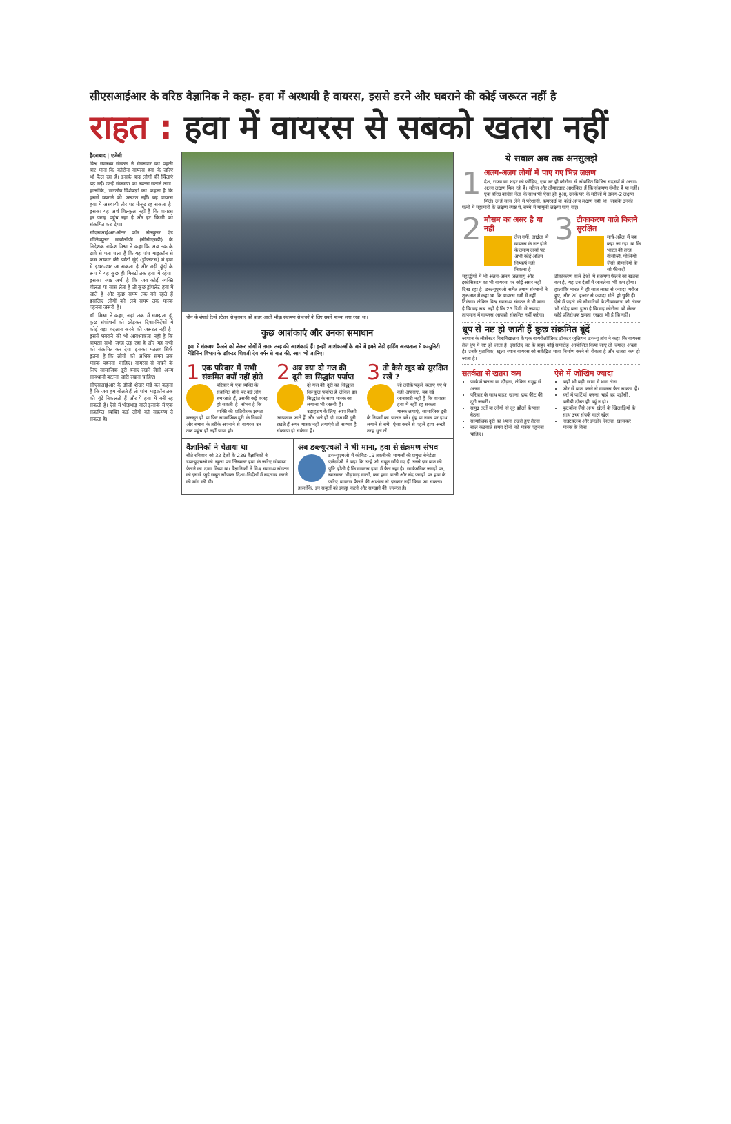सीएसआईआर के वरिष्ठ वैज्ञानिक ने कहा- हवा में अस्थायी है वायरस, इससे डरने और घबराने की कोई जरूरत नहीं है
राहत : हवा में वायरस से सबको खतरा नहीं
हैदराबाद | एजेंसी
विश्व स्वास्थ्य संगठन ने मंगलवार को पहली बार माना कि कोरोना वायरस हवा के जरिए भी फैल रहा है। इसके बाद लोगों की चिंताएं बढ़ गईं। उन्हें संक्रमण का खतरा सताने लगा। हालांकि, भारतीय विशेषज्ञों का कहना है कि इससे घबराने की जरूरत नहीं। यह वायरस हवा में अस्थायी तौर पर मौजूद रह सकता है। इसका यह अर्थ बिल्कुल नहीं है कि वायरस हर जगह पहुंच रहा है और हर किसी को संक्रमित कर देगा।
सीएसआईआर-सेंटर फॉर सेल्युलर एंड मॉलिक्यूलर बायोलॉजी (सीसीएमबी) के निदेशक राकेश मिश्रा ने कहा कि अब तक के दावे से पता चला है कि यह पांच माइक्रॉन से कम आकार की छोटी बूंदें (ड्रॉप्लेटस) में हवा में इधर-उधर जा सकता है और बड़ी बूंदों के रूप में यह कुछ ही मिनटों तक हवा में रहेगा। इसका स्पष्ट अर्थ है कि जब कोई व्यक्ति बोलता या सांस लेता है तो कुछ ड्रॉपलेट हवा में जाते हैं और कुछ समय तक बने रहते हैं इसलिए लोगों को लंबे समय तक मास्क पहनना जरूरी है।
डॉ. मिश्रा ने कहा, जहां तक मैं समझता हूं, कुछ संशोधनों को छोड़कर दिशा-निर्देशों में कोई बड़ा बदलाव करने की जरूरत नहीं है। इससे घबराने की भी आवश्यकता नहीं है कि वायरस सभी जगह उड़ रहा है और यह सभी को संक्रमित कर देगा। इसका मतलब सिर्फ इतना है कि लोगों को अधिक समय तक मास्क पहनना चाहिए। वायरस से बचने के लिए सामाजिक दूरी बनाए रखने जैसी अन्य सावधानी बरतना जारी रखना चाहिए।
सीएसआईआर के डीजी शेखर मांडे का कहना है कि जब हम बोलते हैं तो पांच माइक्रॉन तक की बूंदें निकलती हैं और ये हवा में बनी रह सकती हैं। ऐसे में भीड़भाड़ वाले इलाके में एक संक्रमित व्यक्ति कई लोगों को संक्रमण दे सकता है।
चीन के शंघाई रेलवे स्टेशन से बुधवार को बाहर आती भीड़। संक्रमण से बचने के लिए सबने मास्क लगा रखा था।
कुछ आशंकाएं और उनका समाधान
हवा में संक्रमण फैलने को लेकर लोगों में तमाम तरह की आशंकाएं हैं। इन्हीं आशंकाओं के बारे में हमने लेडी हार्डिंग अस्पताल में कम्युनिटी मेडिसिन विभाग के डॉक्टर शिवजी देव बर्मन से बात की, आप भी जानिए।
1
एक परिवार में सभी संक्रमित क्यों नहीं होते
परिवार में एक व्यक्ति के संक्रमित होने पर कई लोग बच जाते हैं, उसकी कई वजह हो सकती है। संभव है कि व्यक्ति की प्रतिरोधक क्षमता मजबूत हो या फिर सामाजिक दूरी के नियमों और बचाव के तरीके अपनाने से वायरस उन तक पहुंच ही नहीं पाया हो।
2
अब क्या दो गज की दूरी का सिद्धांत पर्याप्त
दो गज की दूरी का सिद्धांत बिल्कुल पर्याप्त है लेकिन इस सिद्धांत के साथ मास्क का लगाना भी जरूरी है। उदाहरण के लिए आप किसी अस्पताल जाते हैं और भले ही दो गज की दूरी रखते हैं अगर मास्क नहीं लगाएंगे तो सम्भव है संक्रमण हो सकेगा है।
3
तो कैसे खुद को सुरक्षित रखें ?
जो तरीके पहले बताए गए थे वही अपनाएं, यह नई जानकारी नहीं है कि वायरस हवा में नहीं रह सकता। मास्क लगाएं, सामाजिक दूरी के नियमों का पालन करें। मुंह या नाक पर हाथ लगाने से बचें। ऐसा करने से पहले हाथ अच्छी तरह धुल लें।
वैज्ञानिकों ने चेताया था
बीते रविवार को 32 देशों के 239 वैज्ञानिकों ने डब्ल्यूएचओ को खुला पत्र लिखकर हवा के जरिए संक्रमण फैलने का दावा किया था। वैज्ञानिकों ने विश्व स्वास्थ्य संगठन को इससे जुड़े सबूत सौंपकर दिशा-निर्देशों में बदलाव करने की मांग की थी।
अब डब्ल्यूएचओ ने भी माना, हवा से संक्रमण संभव
डब्ल्यूएचओ में कोविड-19 तकनीकी मामलों की प्रमुख बेनेडेटा एलेग्रांजी ने कहा कि उन्हें जो सबूत सौंपे गए हैं उनसे इस बात की पुष्टि होती है कि वायरस हवा में फैल रहा है। सार्वजनिक जगहों पर, खासकर भीड़भाड़ वाली, कम हवा वाली और बंद जगहों पर हवा के जरिए वायरस फैलने की आशंका से इनकार नहीं किया जा सकता। हालांकि, इन सबूतों को इकट्ठा करने और समझने की जरूरत है।
ये सवाल अब तक अनसुलझे
1
अलग-अलग लोगों में पाए गए भिन्न लक्षण
देश, राज्य या शहर को छोड़िए, एक घर ही कोरोना से संक्रमित विभिन्न सदस्यों में अलग-अलग लक्षण मिल रहे हैं। मरीज और तीमारदार आशंकित हैं कि संक्रमण गंभीर है या नहीं। एक वरिष्ठ कांग्रेस नेता के साथ भी ऐसा ही हुआ, उनके घर के मरीजों में अलग-2 लक्षण मिले। उन्हें सांस लेने में परेशानी, कमरदर्द या कोई अन्य लक्षण नहीं था। जबकि उनकी पत्नी में महामारी के लक्षण स्पष्ट थे, बच्चे में मामूली लक्षण पाए गए।
2
मौसम का असर है या नहीं
तेज गर्मी, आर्द्रता में वायरस के नष्ट होने के तमाम दावों पर अभी कोई अंतिम निष्कर्ष नहीं निकला है। महाद्वीपों में भी अलग-अलग जलवायु और इकोसिस्टम का भी वायरस पर कोई असर नहीं दिख रहा है। डब्ल्यूएचओ समेत तमाम संस्थानों ने शुरुआत में कहा था कि वायरस गर्मी में नहीं टिकेगा। लेकिन विश्व स्वास्थ्य संगठन ने भी माना है कि यह सब नहीं है कि 25 डिग्री से ज्यादा तापमान में वायरस आपको संक्रमित नहीं करेगा।
3
टीकाकरण वाले कितने सुरक्षित
मार्च-अप्रैल में यह कहा जा रहा था कि भारत की तरह बीसीजी, पोलियो जैसी बीमारियों के सौ फीसदी टीकाकरण वाले देशों में संक्रमण फैलने का खतरा कम है, यह उन देशों में जानलेवा भी कम होगा। हालांकि भारत में ही सात लाख से ज्यादा मरीज हुए, और 20 हजार से ज्यादा मौतें हो चुकी हैं। ऐसे में पहले की बीमारियों के टीकाकरण को लेकर भी संदेह बना हुआ है कि वह कोरोना को लेकर कोई प्रतिरोधक क्षमता रखता भी है कि नहीं।
धूप से नष्ट हो जाती हैं कुछ संक्रमित बूंदें
जापान के लीसेस्टर विश्वविद्यालय के एक वायरोलॉजिस्ट डॉक्टर जुलियन डब्ल्यू तांग ने कहा कि वायरस तेज धूप में नष्ट हो जाता है। इसलिए घर के बाहर कोई समारोह आयोजित किया जाए तो ज्यादा अच्छा है। उनके मुताबिक, खुला स्थान वायरस को सकेंद्रित मात्रा निर्माण करने से रोकता है और खतरा कम हो जाता है।
सतर्कता से खतरा कम
पार्क में चलना या दौड़ना, लेकिन समूह से अलग।
परिवार के साथ बाहर खाना, छह फीट की दूरी जरूरी।
समुद्र तटों या लोगों से दूर झीलों के पास बैठना।
सामाजिक दूरी का ध्यान रखते हुए तैरना।
बाल कटवाते समय दोनों को मास्क पहनना चाहिए।
ऐसे में जोखिम ज्यादा
कहीं भी बड़ी सभा में भाग लेना
जोर से बात करने से वायरस फैल सकता है।
घरों में पार्टियां करना, चाहे वह पड़ोसी, करीबी दोस्त ही क्यूं न हो।
फुटबॉल जैसे अन्य खेलों के खिलाड़ियों के साथ उच्च संपर्क वाले खेल।
नाइटक्लब और इनडोर रेस्तरां, खासकर मास्क के बिना।